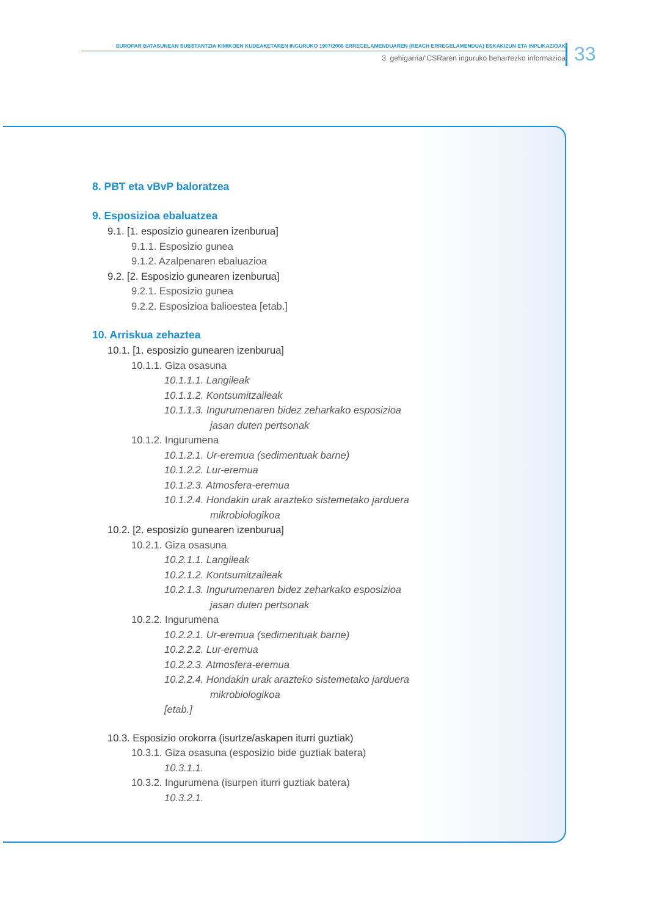EUROPAR BATASUNEAN SUBSTANTZIA KIMIKOEN KUDEAKETAREN INGURUKO 1907/2006 ERREGELAMENDUAREN (REACH ERREGELAMENDUA) ESKAKIZUN ETA INPLIKAZIOAK
3. gehigarria/ CSRaren inguruko beharrezko informazioa
33
8. PBT eta vBvP baloratzea
9. Esposizioa ebaluatzea
9.1. [1. esposizio gunearen izenburua]
9.1.1. Esposizio gunea
9.1.2. Azalpenaren ebaluazioa
9.2. [2. Esposizio gunearen izenburua]
9.2.1. Esposizio gunea
9.2.2. Esposizioa balioestea [etab.]
10. Arriskua zehaztea
10.1. [1. esposizio gunearen izenburua]
10.1.1. Giza osasuna
10.1.1.1. Langileak
10.1.1.2. Kontsumitzaileak
10.1.1.3. Ingurumenaren bidez zeharkako esposizioa
jasan duten pertsonak
10.1.2. Ingurumena
10.1.2.1. Ur-eremua (sedimentuak barne)
10.1.2.2. Lur-eremua
10.1.2.3. Atmosfera-eremua
10.1.2.4. Hondakin urak arazteko sistemetako jarduera
mikrobiologikoa
10.2. [2. esposizio gunearen izenburua]
10.2.1. Giza osasuna
10.2.1.1. Langileak
10.2.1.2. Kontsumitzaileak
10.2.1.3. Ingurumenaren bidez zeharkako esposizioa
jasan duten pertsonak
10.2.2. Ingurumena
10.2.2.1. Ur-eremua (sedimentuak barne)
10.2.2.2. Lur-eremua
10.2.2.3. Atmosfera-eremua
10.2.2.4. Hondakin urak arazteko sistemetako jarduera
mikrobiologikoa
[etab.]
10.3. Esposizio orokorra (isurtze/askapen iturri guztiak)
10.3.1. Giza osasuna (esposizio bide guztiak batera)
10.3.1.1.
10.3.2. Ingurumena (isurpen iturri guztiak batera)
10.3.2.1.